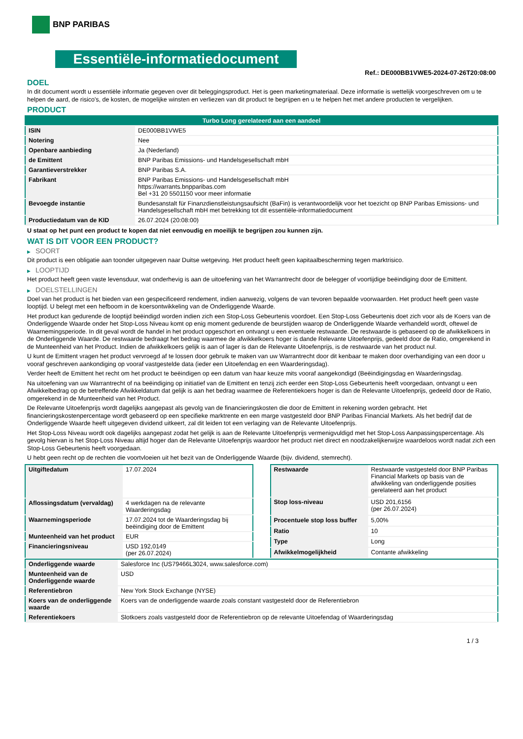BNP PARIBAS
Essentiële-informatiedocument
Ref.: DE000BB1VWE5-2024-07-26T20:08:00
DOEL
In dit document wordt u essentiële informatie gegeven over dit beleggingsproduct. Het is geen marketingmateriaal. Deze informatie is wettelijk voorgeschreven om u te helpen de aard, de risico's, de kosten, de mogelijke winsten en verliezen van dit product te begrijpen en u te helpen het met andere producten te vergelijken.
PRODUCT
| Turbo Long gerelateerd aan een aandeel | |
| --- | --- |
| ISIN | DE000BB1VWE5 |
| Notering | Nee |
| Openbare aanbieding | Ja (Nederland) |
| de Emittent | BNP Paribas Emissions- und Handelsgesellschaft mbH |
| Garantieverstrekker | BNP Paribas S.A. |
| Fabrikant | BNP Paribas Emissions- und Handelsgesellschaft mbH https://warrants.bnpparibas.com Bel +31 20 5501150 voor meer informatie |
| Bevoegde instantie | Bundesanstalt für Finanzdienstleistungsaufsicht (BaFin) is verantwoordelijk voor het toezicht op BNP Paribas Emissions- und Handelsgesellschaft mbH met betrekking tot dit essentiële-informatiedocument |
| Productiedatum van de KID | 26.07.2024 (20:08:00) |
U staat op het punt een product te kopen dat niet eenvoudig en moeilijk te begrijpen zou kunnen zijn.
WAT IS DIT VOOR EEN PRODUCT?
▶ SOORT
Dit product is een obligatie aan toonder uitgegeven naar Duitse wetgeving. Het product heeft geen kapitaalbescherming tegen marktrisico.
▶ LOOPTIJD
Het product heeft geen vaste levensduur, wat onderhevig is aan de uitoefening van het Warrantrecht door de belegger of voortijdige beëindiging door de Emittent.
▶ DOELSTELLINGEN
Doel van het product is het bieden van een gespecificeerd rendement, indien aanwezig, volgens de van tevoren bepaalde voorwaarden. Het product heeft geen vaste looptijd. U belegt met een hefboom in de koersontwikkeling van de Onderliggende Waarde.
Het product kan gedurende de looptijd beëindigd worden indien zich een Stop-Loss Gebeurtenis voordoet. Een Stop-Loss Gebeurtenis doet zich voor als de Koers van de Onderliggende Waarde onder het Stop-Loss Niveau komt op enig moment gedurende de beurstijden waarop de Onderliggende Waarde verhandeld wordt, oftewel de Waarnemingsperiode. In dit geval wordt de handel in het product opgeschort en ontvangt u een eventuele restwaarde. De restwaarde is gebaseerd op de afwikkelkoers in de Onderliggende Waarde. De restwaarde bedraagt het bedrag waarmee de afwikkelkoers hoger is dande Relevante Uitoefenprijs, gedeeld door de Ratio, omgerekend in de Munteenheid van het Product. Indien de afwikkelkoers gelijk is aan of lager is dan de Relevante Uitoefenprijs, is de restwaarde van het product nul.
U kunt de Emittent vragen het product vervroegd af te lossen door gebruik te maken van uw Warrantrecht door dit kenbaar te maken door overhandiging van een door u vooraf geschreven aankondiging op vooraf vastgestelde data (ieder een Uitoefendag en een Waarderingsdag).
Verder heeft de Emittent het recht om het product te beëindigen op een datum van haar keuze mits vooraf aangekondigd (Beëindigingsdag en Waarderingsdag.
Na uitoefening van uw Warrantrecht of na beëindiging op initiatief van de Emittent en tenzij zich eerder een Stop-Loss Gebeurtenis heeft voorgedaan, ontvangt u een Afwikkelbedrag op de betreffende Afwikkeldatum dat gelijk is aan het bedrag waarmee de Referentiekoers hoger is dan de Relevante Uitoefenprijs, gedeeld door de Ratio, omgerekend in de Munteenheid van het Product.
De Relevante Uitoefenprijs wordt dagelijks aangepast als gevolg van de financieringskosten die door de Emittent in rekening worden gebracht. Het financieringskostenpercentage wordt gebaseerd op een specifieke marktrente en een marge vastgesteld door BNP Paribas Financial Markets. Als het bedrijf dat de Onderliggende Waarde heeft uitgegeven dividend uitkeert, zal dit leiden tot een verlaging van de Relevante Uitoefenprijs.
Het Stop-Loss Niveau wordt ook dagelijks aangepast zodat het gelijk is aan de Relevante Uitoefenprijs vermenigvuldigd met het Stop-Loss Aanpassingspercentage. Als gevolg hiervan is het Stop-Loss Niveau altijd hoger dan de Relevante Uitoefenprijs waardoor het product niet direct en noodzakelijkerwijze waardeloos wordt nadat zich een Stop-Loss Gebeurtenis heeft voorgedaan.
U hebt geen recht op de rechten die voortvloeien uit het bezit van de Onderliggende Waarde (bijv. dividend, stemrecht).
| Uitgiftedatum | 17.07.2024 |
| Aflossingsdatum (vervaldag) | 4 werkdagen na de relevante Waarderingsdag |
| Waarnemingsperiode | 17.07.2024 tot de Waarderingsdag bij beëindiging door de Emittent |
| Munteenheid van het product | EUR |
| Financieringsniveau | USD 192,0149 (per 26.07.2024) |
| Restwaarde | Restwaarde vastgesteld door BNP Paribas Financial Markets op basis van de afwikkeling van onderliggende posities gerelateerd aan het product |
| Stop loss-niveau | USD 201,6156 (per 26.07.2024) |
| Procentuele stop loss buffer | 5,00% |
| Ratio | 10 |
| Type | Long |
| Afwikkelmogelijkheid | Contante afwikkeling |
| Onderliggende waarde | Salesforce Inc (US79466L3024, www.salesforce.com) |
| Munteenheid van de Onderliggende waarde | USD |
| Referentiebron | New York Stock Exchange (NYSE) |
| Koers van de onderliggende waarde | Koers van de onderliggende waarde zoals constant vastgesteld door de Referentiebron |
| Referentiekoers | Slotkoers zoals vastgesteld door de Referentiebron op de relevante Uitoefendag of Waarderingsdag |
1 / 3